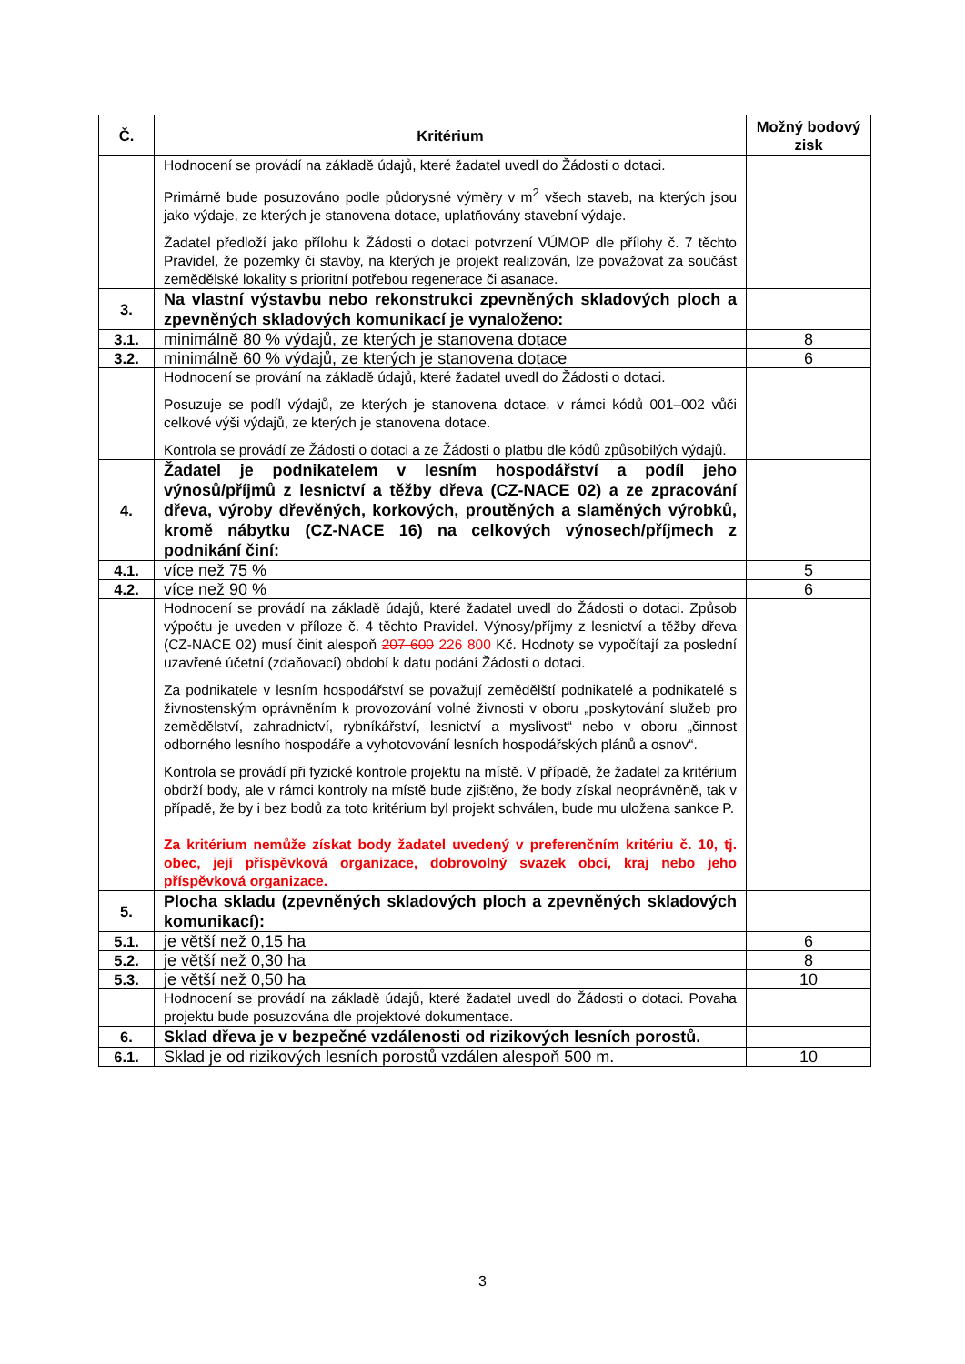| Č. | Kritérium | Možný bodový zisk |
| --- | --- | --- |
| | Hodnocení se provádí na základě údajů, které žadatel uvedl do Žádosti o dotaci. Primárně bude posuzováno podle půdorysné výměry v m<sup>2</sup> všech staveb, na kterých jsou jako výdaje, ze kterých je stanovena dotace, uplatňovány stavební výdaje. Žadatel předloží jako přílohu k Žádosti o dotaci potvrzení VÚMOP dle přílohy č. 7 těchto Pravidel, že pozemky či stavby, na kterých je projekt realizován, lze považovat za součást zemědělské lokality s prioritní potřebou regenerace či asanace. | |
| 3. | Na vlastní výstavbu nebo rekonstrukci zpevněných skladových ploch a zpevněných skladových komunikací je vynaloženo: | |
| 3.1. | minimálně 80 % výdajů, ze kterých je stanovena dotace | 8 |
| 3.2. | minimálně 60 % výdajů, ze kterých je stanovena dotace | 6 |
| | Hodnocení se prování na základě údajů, které žadatel uvedl do Žádosti o dotaci. Posuzuje se podíl výdajů, ze kterých je stanovena dotace, v rámci kódů 001–002 vůči celkové výši výdajů, ze kterých je stanovena dotace. Kontrola se provádí ze Žádosti o dotaci a ze Žádosti o platbu dle kódů způsobilých výdajů. | |
| 4. | Žadatel je podnikatelem v lesním hospodářství a podíl jeho výnosů/příjmů z lesnictví a těžby dřeva (CZ-NACE 02) a ze zpracování dřeva, výroby dřevěných, korkových, proutěných a slaměných výrobků, kromě nábytku (CZ-NACE 16) na celkových výnosech/příjmech z podnikání činí: | |
| 4.1. | více než 75 % | 5 |
| 4.2. | více než 90 % | 6 |
| | Hodnocení se provádí na základě údajů, které žadatel uvedl do Žádosti o dotaci. Způsob výpočtu je uveden v příloze č. 4 těchto Pravidel. Výnosy/příjmy z lesnictví a těžby dřeva (CZ-NACE 02) musí činit alespoň 207 600 226 800 Kč. Hodnoty se vypočítají za poslední uzavřené účetní (zdaňovací) období k datu podání Žádosti o dotaci. Za podnikatele v lesním hospodářství se považují zemědělští podnikatelé a podnikatelé s živnostenským oprávněním k provozování volné živnosti v oboru „poskytování služeb pro zemědělství, zahradnictví, rybníkářství, lesnictví a myslivost“ nebo v oboru „činnost odborného lesního hospodáře a vyhotovování lesních hospodářských plánů a osnov“. Kontrola se provádí při fyzické kontrole projektu na místě. V případě, že žadatel za kritérium obdrží body, ale v rámci kontroly na místě bude zjištěno, že body získal neoprávněně, tak v případě, že by i bez bodů za toto kritérium byl projekt schválen, bude mu uložena sankce P. Za kritérium nemůže získat body žadatel uvedený v preferenčním kritériu č. 10, tj. obec, její příspěvková organizace, dobrovolný svazek obcí, kraj nebo jeho příspěvková organizace. | |
| 5. | Plocha skladu (zpevněných skladových ploch a zpevněných skladových komunikací): | |
| 5.1. | je větší než 0,15 ha | 6 |
| 5.2. | je větší než 0,30 ha | 8 |
| 5.3. | je větší než 0,50 ha | 10 |
| | Hodnocení se provádí na základě údajů, které žadatel uvedl do Žádosti o dotaci. Povaha projektu bude posuzována dle projektové dokumentace. | |
| 6. | Sklad dřeva je v bezpečné vzdálenosti od rizikových lesních porostů. | |
| 6.1. | Sklad je od rizikových lesních porostů vzdálen alespoň 500 m. | 10 |
3